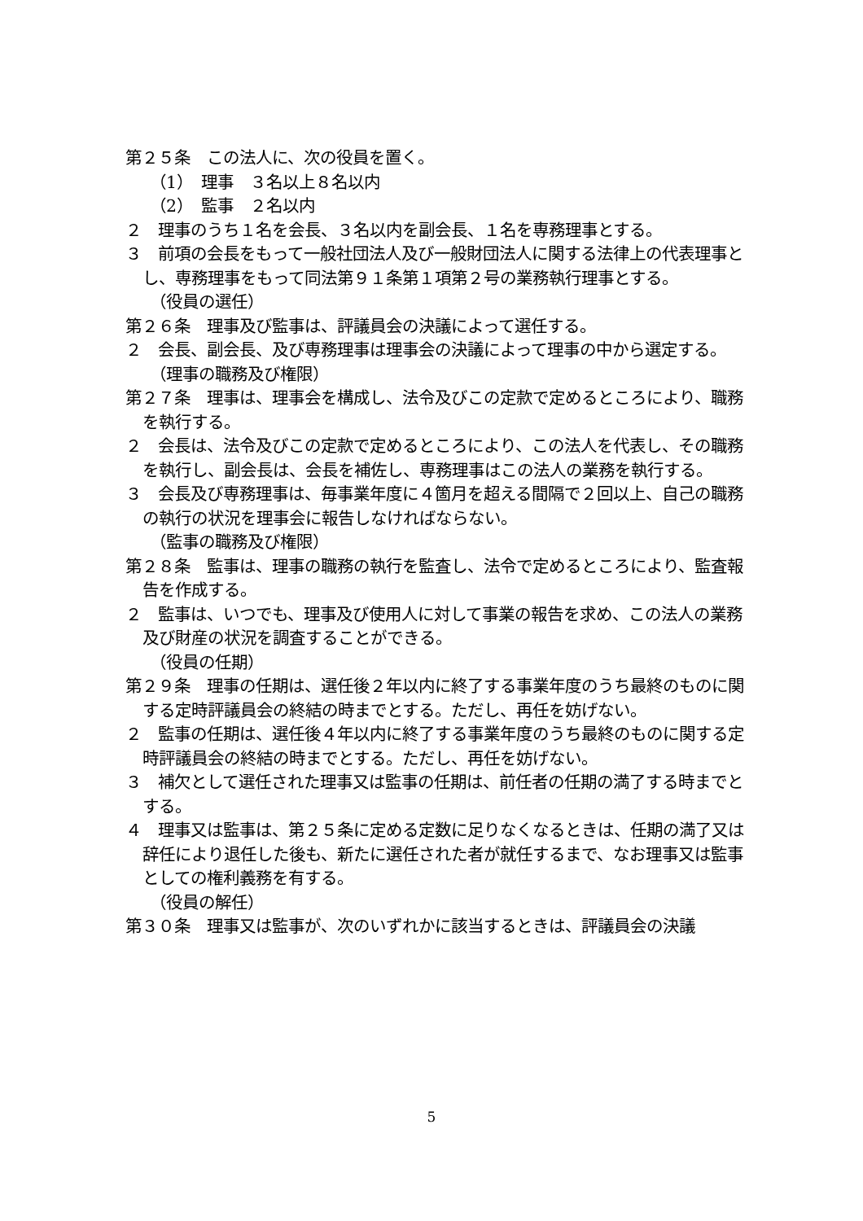第２５条　この法人に、次の役員を置く。
（1）　理事　３名以上８名以内
（2）　監事　２名以内
２　理事のうち１名を会長、３名以内を副会長、１名を専務理事とする。
３　前項の会長をもって一般社団法人及び一般財団法人に関する法律上の代表理事とし、専務理事をもって同法第９１条第１項第２号の業務執行理事とする。
（役員の選任）
第２６条　理事及び監事は、評議員会の決議によって選任する。
２　会長、副会長、及び専務理事は理事会の決議によって理事の中から選定する。
（理事の職務及び権限）
第２７条　理事は、理事会を構成し、法令及びこの定款で定めるところにより、職務を執行する。
２　会長は、法令及びこの定款で定めるところにより、この法人を代表し、その職務を執行し、副会長は、会長を補佐し、専務理事はこの法人の業務を執行する。
３　会長及び専務理事は、毎事業年度に４箇月を超える間隔で２回以上、自己の職務の執行の状況を理事会に報告しなければならない。
（監事の職務及び権限）
第２８条　監事は、理事の職務の執行を監査し、法令で定めるところにより、監査報告を作成する。
２　監事は、いつでも、理事及び使用人に対して事業の報告を求め、この法人の業務及び財産の状況を調査することができる。
（役員の任期）
第２９条　理事の任期は、選任後２年以内に終了する事業年度のうち最終のものに関する定時評議員会の終結の時までとする。ただし、再任を妨げない。
２　監事の任期は、選任後４年以内に終了する事業年度のうち最終のものに関する定時評議員会の終結の時までとする。ただし、再任を妨げない。
３　補欠として選任された理事又は監事の任期は、前任者の任期の満了する時までとする。
４　理事又は監事は、第２５条に定める定数に足りなくなるときは、任期の満了又は辞任により退任した後も、新たに選任された者が就任するまで、なお理事又は監事としての権利義務を有する。
（役員の解任）
第３０条　理事又は監事が、次のいずれかに該当するときは、評議員会の決議
5